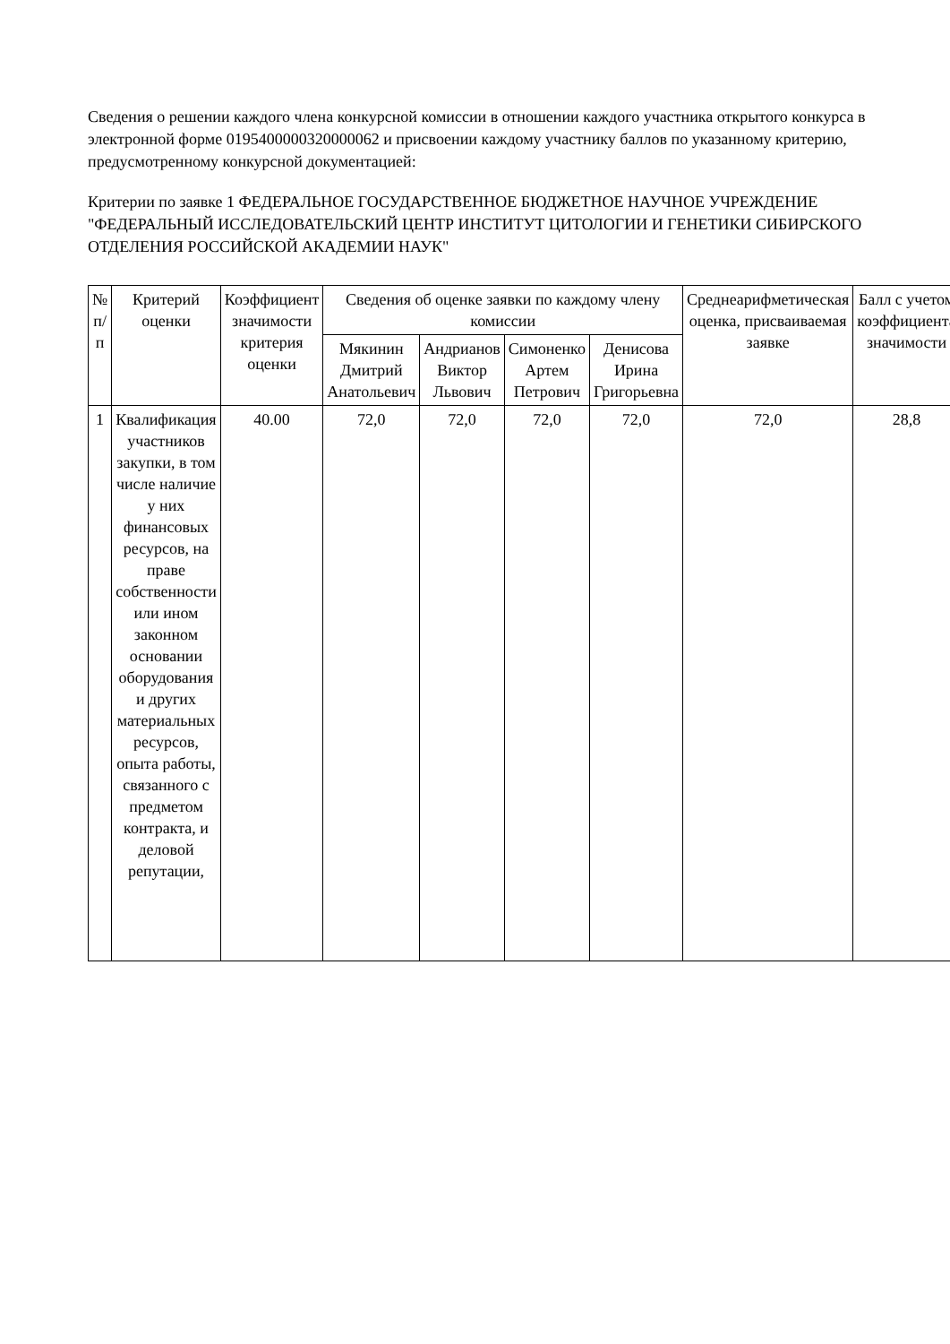Сведения о решении каждого члена конкурсной комиссии в отношении каждого участника открытого конкурса в электронной форме 0195400000320000062 и присвоении каждому участнику баллов по указанному критерию, предусмотренному конкурсной документацией:
Критерии по заявке 1 ФЕДЕРАЛЬНОЕ ГОСУДАРСТВЕННОЕ БЮДЖЕТНОЕ НАУЧНОЕ УЧРЕЖДЕНИЕ "ФЕДЕРАЛЬНЫЙ ИССЛЕДОВАТЕЛЬСКИЙ ЦЕНТР ИНСТИТУТ ЦИТОЛОГИИ И ГЕНЕТИКИ СИБИРСКОГО ОТДЕЛЕНИЯ РОССИЙСКОЙ АКАДЕМИИ НАУК"
| № п/п | Критерий оценки | Коэффициент значимости критерия оценки | Сведения об оценке заявки по каждому члену комиссии | | | | Среднеарифметическая оценка, присваиваемая заявке | Балл с учетом коэффициента значимости |
| --- | --- | --- | --- | --- | --- | --- | --- | --- |
| | | | Мякинин Дмитрий Анатольевич | Андрианов Виктор Львович | Симоненко Артем Петрович | Денисова Ирина Григорьевна | | |
| 1 | Квалификация участников закупки, в том числе наличие у них финансовых ресурсов, на праве собственности или ином законном основании оборудования и других материальных ресурсов, опыта работы, связанного с предметом контракта, и деловой репутации, | 40.00 | 72,0 | 72,0 | 72,0 | 72,0 | 72,0 | 28,8 |